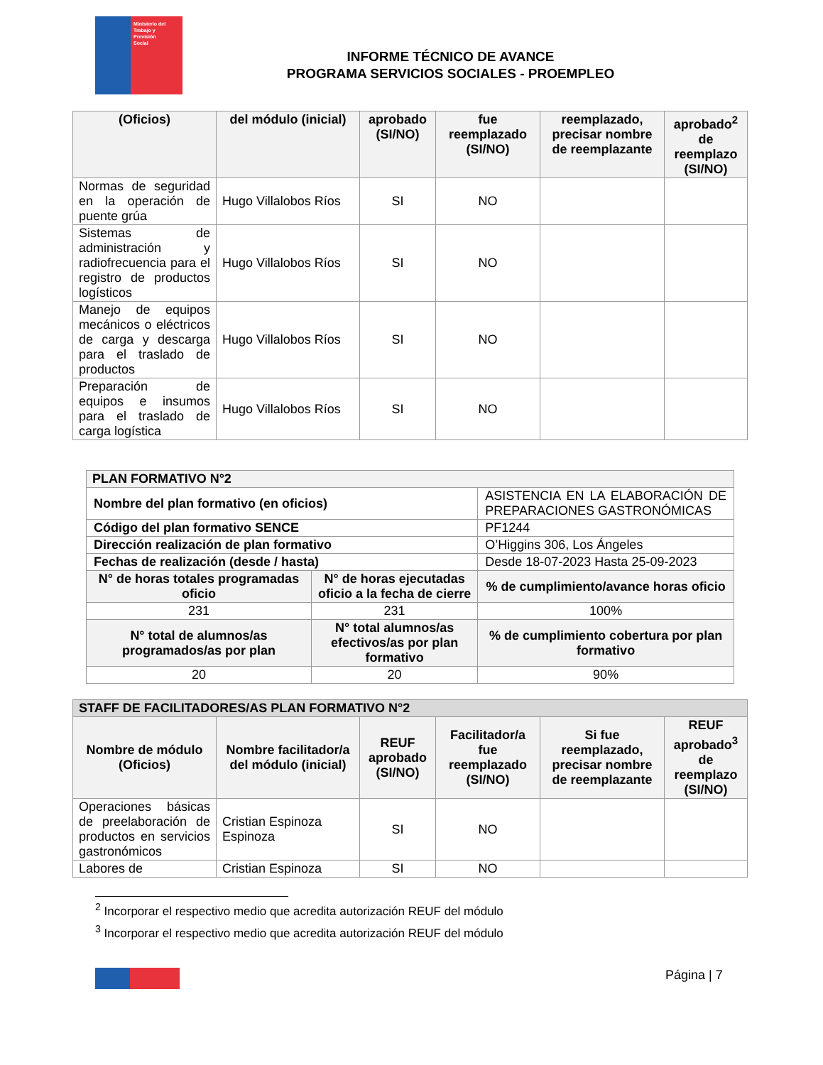Ministerio del
Trabajo y
Previsión
Social
INFORME TÉCNICO DE AVANCE
PROGRAMA SERVICIOS SOCIALES - PROEMPLEO
| (Oficios) | del módulo (inicial) | aprobado (SI/NO) | fue reemplazado (SI/NO) | reemplazado, precisar nombre de reemplazante | aprobado<sup>2</sup> de reemplazo (SI/NO) |
| --- | --- | --- | --- | --- | --- |
| Normas de seguridad en la operación de puente grúa | Hugo Villalobos Ríos | SI | NO | | |
| Sistemas de administración y radiofrecuencia para el registro de productos logísticos | Hugo Villalobos Ríos | SI | NO | | |
| Manejo de equipos mecánicos o eléctricos de carga y descarga para el traslado de productos | Hugo Villalobos Ríos | SI | NO | | |
| Preparación de equipos e insumos para el traslado de carga logística | Hugo Villalobos Ríos | SI | NO | | |
| PLAN FORMATIVO N°2 | | |
| --- | --- | --- |
| Nombre del plan formativo (en oficios) | | ASISTENCIA EN LA ELABORACIÓN DE PREPARACIONES GASTRONÓMICAS |
| Código del plan formativo SENCE | | PF1244 |
| Dirección realización de plan formativo | | O’Higgins 306, Los Ángeles |
| Fechas de realización (desde / hasta) | | Desde 18-07-2023 Hasta 25-09-2023 |
| N° de horas totales programadas oficio | N° de horas ejecutadas oficio a la fecha de cierre | % de cumplimiento/avance horas oficio |
| 231 | 231 | 100% |
| N° total de alumnos/as programados/as por plan | N° total alumnos/as efectivos/as por plan formativo | % de cumplimiento cobertura por plan formativo |
| 20 | 20 | 90% |
| STAFF DE FACILITADORES/AS PLAN FORMATIVO N°2 | | | | | |
| --- | --- | --- | --- | --- | --- |
| Nombre de módulo (Oficios) | Nombre facilitador/a del módulo (inicial) | REUF aprobado (SI/NO) | Facilitador/a fue reemplazado (SI/NO) | Si fue reemplazado, precisar nombre de reemplazante | REUF aprobado<sup>3</sup> de reemplazo (SI/NO) |
| Operaciones básicas de preelaboración de productos en servicios gastronómicos | Cristian Espinoza Espinoza | SI | NO | | |
| Labores de | Cristian Espinoza | SI | NO | | |
<sup>2</sup> Incorporar el respectivo medio que acredita autorización REUF del módulo
<sup>3</sup> Incorporar el respectivo medio que acredita autorización REUF del módulo
Página | 7